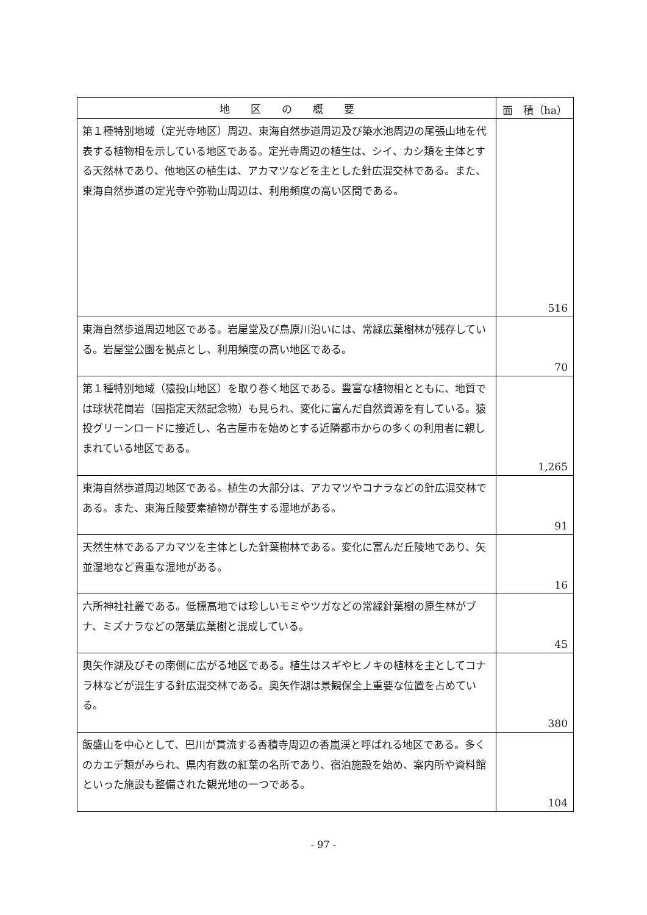| 地 区 の 概 要 | 面 積（ha） |
| --- | --- |
| 第１種特別地域（定光寺地区）周辺、東海自然歩道周辺及び築水池周辺の尾張山地を代表する植物相を示している地区である。定光寺周辺の植生は、シイ、カシ類を主体とする天然林であり、他地区の植生は、アカマツなどを主とした針広混交林である。また、東海自然歩道の定光寺や弥勒山周辺は、利用頻度の高い区間である。 | 516 |
| 東海自然歩道周辺地区である。岩屋堂及び鳥原川沿いには、常緑広葉樹林が残存している。岩屋堂公園を拠点とし、利用頻度の高い地区である。 | 70 |
| 第１種特別地域（猿投山地区）を取り巻く地区である。豊富な植物相とともに、地質では球状花崗岩（国指定天然記念物）も見られ、変化に富んだ自然資源を有している。猿投グリーンロードに接近し、名古屋市を始めとする近隣都市からの多くの利用者に親しまれている地区である。 | 1,265 |
| 東海自然歩道周辺地区である。植生の大部分は、アカマツやコナラなどの針広混交林である。また、東海丘陵要素植物が群生する湿地がある。 | 91 |
| 天然生林であるアカマツを主体とした針葉樹林である。変化に富んだ丘陵地であり、矢並湿地など貴重な湿地がある。 | 16 |
| 六所神社社叢である。低標高地では珍しいモミやツガなどの常緑針葉樹の原生林がブナ、ミズナラなどの落葉広葉樹と混成している。 | 45 |
| 奥矢作湖及びその南側に広がる地区である。植生はスギやヒノキの植林を主としてコナラ林などが混生する針広混交林である。奥矢作湖は景観保全上重要な位置を占めている。 | 380 |
| 飯盛山を中心として、巴川が貫流する香積寺周辺の香嵐渓と呼ばれる地区である。多くのカエデ類がみられ、県内有数の紅葉の名所であり、宿泊施設を始め、案内所や資料館といった施設も整備された観光地の一つである。 | 104 |
- 97 -